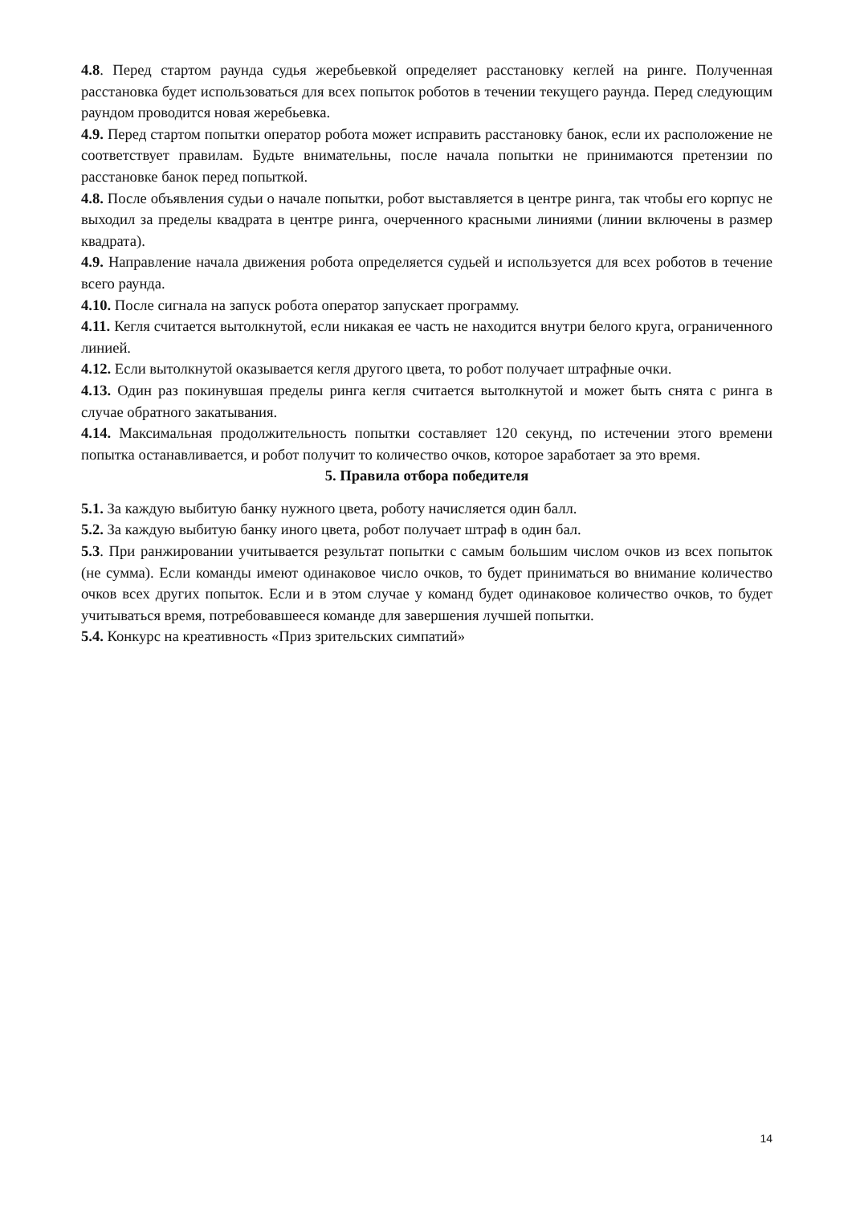4.8. Перед стартом раунда судья жеребьевкой определяет расстановку кеглей на ринге. Полученная расстановка будет использоваться для всех попыток роботов в течении текущего раунда. Перед следующим раундом проводится новая жеребьевка.
4.9. Перед стартом попытки оператор робота может исправить расстановку банок, если их расположение не соответствует правилам. Будьте внимательны, после начала попытки не принимаются претензии по расстановке банок перед попыткой.
4.8. После объявления судьи о начале попытки, робот выставляется в центре ринга, так чтобы его корпус не выходил за пределы квадрата в центре ринга, очерченного красными линиями (линии включены в размер квадрата).
4.9. Направление начала движения робота определяется судьей и используется для всех роботов в течение всего раунда.
4.10. После сигнала на запуск робота оператор запускает программу.
4.11. Кегля считается вытолкнутой, если никакая ее часть не находится внутри белого круга, ограниченного линией.
4.12. Если вытолкнутой оказывается кегля другого цвета, то робот получает штрафные очки.
4.13. Один раз покинувшая пределы ринга кегля считается вытолкнутой и может быть снята с ринга в случае обратного закатывания.
4.14. Максимальная продолжительность попытки составляет 120 секунд, по истечении этого времени попытка останавливается, и робот получит то количество очков, которое заработает за это время.
5. Правила отбора победителя
5.1. За каждую выбитую банку нужного цвета, роботу начисляется один балл.
5.2. За каждую выбитую банку иного цвета, робот получает штраф в один бал.
5.3. При ранжировании учитывается результат попытки с самым большим числом очков из всех попыток (не сумма). Если команды имеют одинаковое число очков, то будет приниматься во внимание количество очков всех других попыток. Если и в этом случае у команд будет одинаковое количество очков, то будет учитываться время, потребовавшееся команде для завершения лучшей попытки.
5.4. Конкурс на креативность «Приз зрительских симпатий»
14